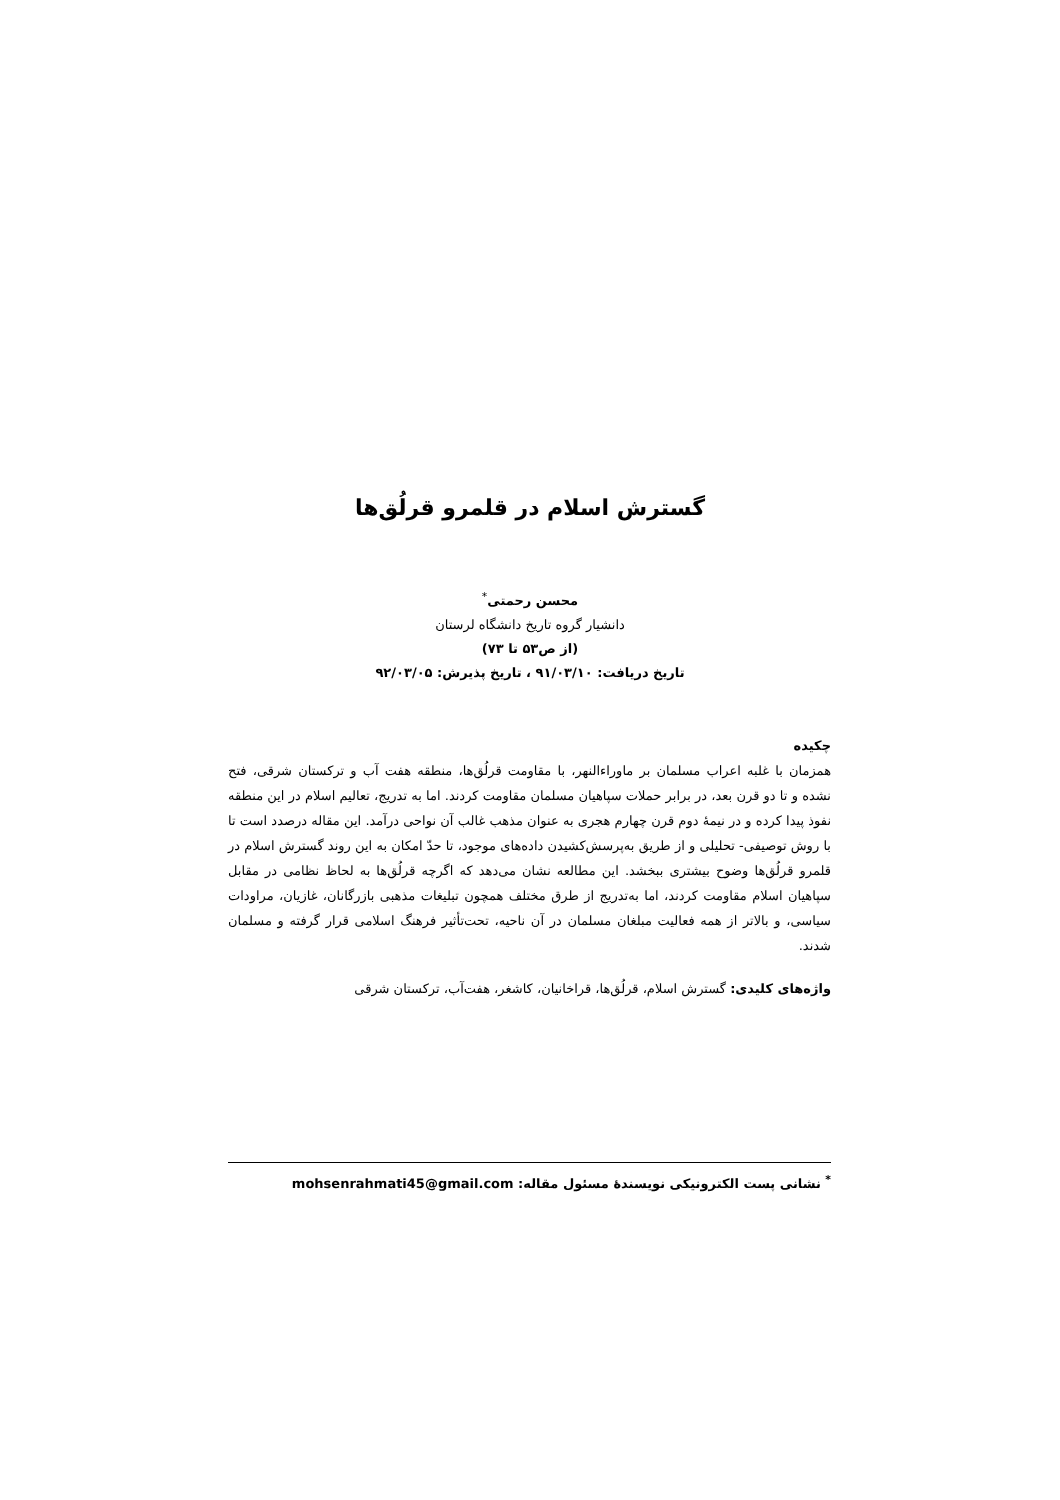گسترش اسلام در قلمرو قرلُق‌ها
محسن رحمتی<sup>*</sup>
دانشیار گروه تاریخ دانشگاه لرستان
(از ص۵۳ تا ۷۳)
تاریخ دریافت: ۹۱/۰۳/۱۰ ، تاریخ پذیرش: ۹۲/۰۳/۰۵
چکیده
همزمان با غلبه اعراب مسلمان بر ماوراءالنهر، با مقاومت قرلُق‌ها، منطقه هفت آب و ترکستان شرقی، فتح نشده و تا دو قرن بعد، در برابر حملات سپاهیان مسلمان مقاومت کردند. اما به تدریج، تعالیم اسلام در این منطقه نفوذ پیدا کرده و در نیمۀ دوم قرن چهارم هجری به عنوان مذهب غالب آن نواحی درآمد. این مقاله درصدد است تا با روش توصیفی- تحلیلی و از طریق به‌پرسش‌کشیدن داده‌های موجود، تا حدّ امکان به این روند گسترش اسلام در قلمرو قرلُق‌ها وضوح بیشتری ببخشد. این مطالعه نشان می‌دهد که اگرچه قرلُق‌ها به لحاظ نظامی در مقابل سپاهیان اسلام مقاومت کردند، اما به‌تدریج از طرق مختلف همچون تبلیغات مذهبی بازرگانان، غازیان، مراودات سیاسی، و بالاتر از همه فعالیت مبلغان مسلمان در آن ناحیه، تحت‌تأثیر فرهنگ اسلامی قرار گرفته و مسلمان شدند.
واژه‌های کلیدی: گسترش اسلام، قرلُق‌ها، قراخانیان، کاشغر، هفت‌آب، ترکستان شرقی
<sup>*</sup> نشانی پست الکترونیکی نویسندۀ مسئول مقاله: mohsenrahmati45@gmail.com